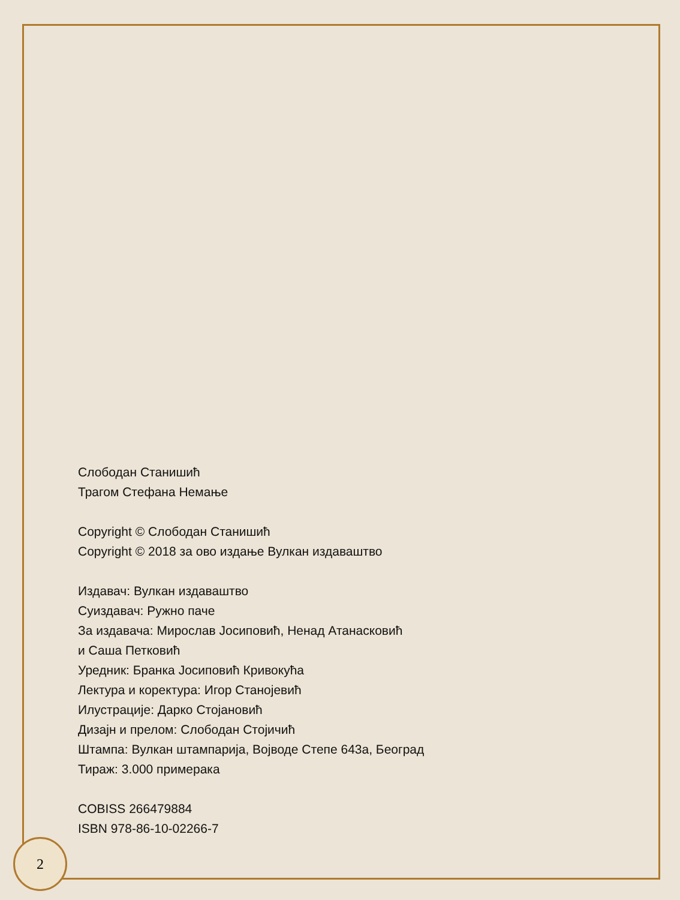Слободан Станишић
Трагом Стефана Немање
Copyright © Слободан Станишић
Copyright © 2018 за ово издање Вулкан издаваштво
Издавач: Вулкан издаваштво
Суиздавач: Ружно паче
За издавача: Мирослав Јосиповић, Ненад Атанасковић
и Саша Петковић
Уредник: Бранка Јосиповић Кривокућа
Лектура и коректура: Игор Станојевић
Илустрације: Дарко Стојановић
Дизајн и прелом: Слободан Стојичић
Штампа: Вулкан штампарија, Војводе Степе 643а, Београд
Тираж: 3.000 примерака
COBISS 266479884
ISBN 978-86-10-02266-7
2